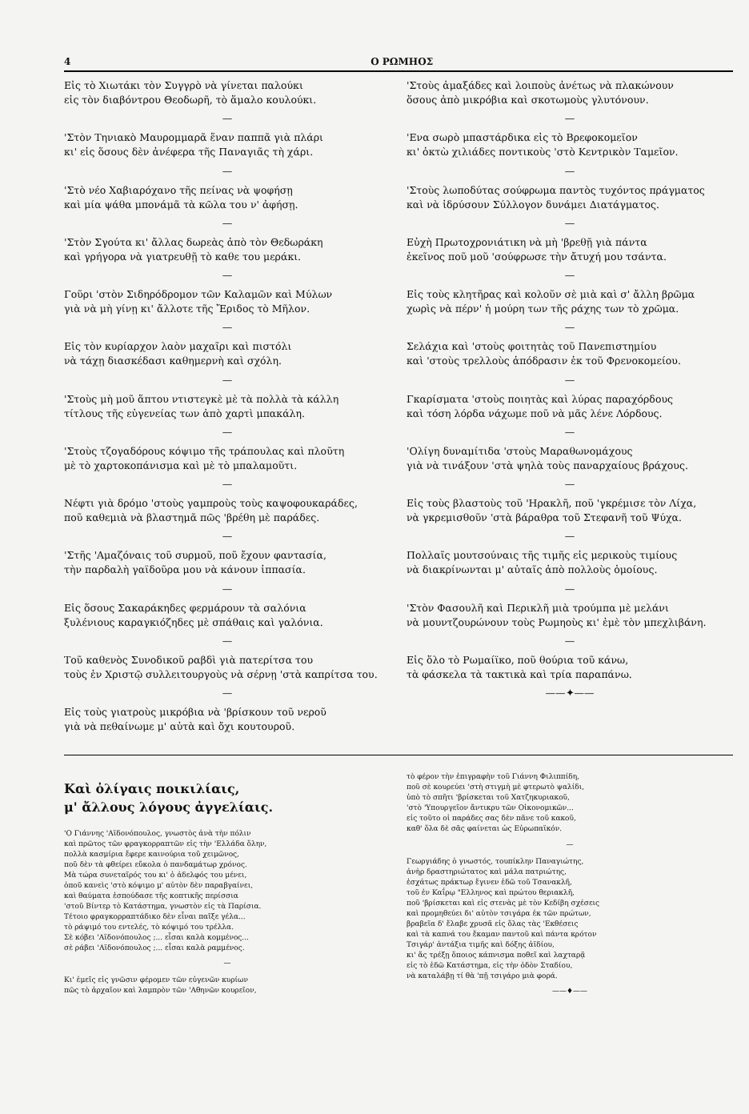4 Ο ΡΩΜΗΟΣ
Εἰς τὸ Χιωτάκι τὸν Συγγρὸ νὰ γίνεται παλούκι
εἰς τὸν διαβόντρου Θεοδωρῆ, τὸ ἅμαλο κουλούκι.
—
'Στὸν Τηνιακὸ Μαυρομμαρᾶ ἕναν παππᾶ γιὰ πλάρι
κι' εἰς ὅσους δὲν ἀνέφερα τῆς Παναγιᾶς τὴ χάρι.
—
'Στὸ νέο Χαβιαρόχανο τῆς πείνας νὰ ψοφήσῃ
καὶ μία ψάθα μπονάμᾶ τὰ κῶλα του ν' ἀφήσῃ.
—
'Στὸν Σγούτα κι' ἄλλας δωρεὰς ἀπὸ τὸν Θεδωράκη
καὶ γρήγορα νὰ γιατρευθῇ τὸ καθε του μεράκι.
—
Γοῦρι 'στὸν Σιδηρόδρομον τῶν Καλαμῶν καὶ Μύλων
γιὰ νὰ μὴ γίνῃ κι' ἄλλοτε τῆς Ἔριδος τὸ Μῆλον.
—
Εἰς τὸν κυρίαρχον λαὸν μαχαῖρι καὶ πιστόλι
νὰ τάχῃ διασκέδασι καθημερνὴ καὶ σχόλη.
—
'Στοὺς μὴ μοῦ ἅπτου ντιστεγκὲ μὲ τὰ πολλὰ τὰ κάλλη
τίτλους τῆς εὐγενείας των ἀπὸ χαρτὶ μπακάλη.
—
'Στοὺς τζογαδόρους κόψιμο τῆς τράπουλας καὶ πλοῦτη
μὲ τὸ χαρτοκοπάνισμα καὶ μὲ τὸ μπαλαμοῦτι.
—
Νέφτι γιὰ δρόμο 'στοὺς γαμπροὺς τοὺς καψοφουκαράδες,
ποῦ καθεμιὰ νὰ βλαστημᾶ πῶς 'βρέθη μὲ παράδες.
—
'Στῆς 'Αμαζόναις τοῦ συρμοῦ, ποῦ ἔχουν φαντασία,
τὴν παρδαλὴ γαϊδοῦρα μου νὰ κάνουν ἱππασία.
—
Εἰς ὅσους Σακαράκηδες φερμάρουν τὰ σαλόνια
ξυλένιους καραγκιόζηδες μὲ σπάθαις καὶ γαλόνια.
—
Τοῦ καθενὸς Συνοδικοῦ ραβδὶ γιὰ πατερίτσα του
τοὺς ἐν Χριστῷ συλλειτουργοὺς νὰ σέρνῃ 'στὰ καπρίτσα του.
—
Εἰς τοὺς γιατροὺς μικρόβια νὰ 'βρίσκουν τοῦ νεροῦ
γιὰ νὰ πεθαίνωμε μ' αὐτὰ καὶ ὄχι κουτουροῦ.
'Στοὺς ἁμαξάδες καὶ λοιποὺς ἀνέτως νὰ πλακώνουν
ὅσους ἀπὸ μικρόβια καὶ σκοτωμοὺς γλυτόνουν.
—
'Ενα σωρὸ μπαστάρδικα εἰς τὸ Βρεφοκομεῖον
κι' ὀκτὼ χιλιάδες ποντικοὺς 'στὸ Κεντρικὸν Ταμεῖον.
—
'Στοὺς λωποδύτας σούφρωμα παντὸς τυχόντος πράγματος
καὶ νὰ ἱδρύσουν Σύλλογον δυνάμει Διατάγματος.
—
Εὐχὴ Πρωτοχρονιάτικη νὰ μὴ 'βρεθῇ γιὰ πάντα
ἐκεῖνος ποῦ μοῦ 'σούφρωσε τὴν ἄτυχή μου τσάντα.
—
Εἰς τοὺς κλητῆρας καὶ κολοῦν σὲ μιὰ καὶ σ' ἄλλη βρῶμα
χωρὶς νὰ πέρν' ἡ μούρη των τῆς ράχης των τὸ χρῶμα.
—
Σελάχια καὶ 'στοὺς φοιτητὰς τοῦ Πανεπιστημίου
καὶ 'στοὺς τρελλοὺς ἀπόδρασιν ἐκ τοῦ Φρενοκομείου.
—
Γκαρίσματα 'στοὺς ποιητὰς καὶ λύρας παραχόρδους
καὶ τόση λόρδα νάχωμε ποῦ νὰ μᾶς λένε Λόρδους.
—
'Ολίγη δυναμίτιδα 'στοὺς Μαραθωνομάχους
γιὰ νὰ τινάξουν 'στὰ ψηλὰ τοὺς παναρχαίους βράχους.
—
Εἰς τοὺς βλαστοὺς τοῦ 'Ηρακλῆ, ποῦ 'γκρέμισε τὸν Λίχα,
νὰ γκρεμισθοῦν 'στὰ βάραθρα τοῦ Στεφανῆ τοῦ Ψύχα.
—
Πολλαῖς μουτσούναις τῆς τιμῆς εἰς μερικοὺς τιμίους
νὰ διακρίνωνται μ' αὐταῖς ἀπὸ πολλοὺς ὁμοίους.
—
'Στὸν Φασουλῆ καὶ Περικλῆ μιὰ τρούμπα μὲ μελάνι
νὰ μουντζουρώνουν τοὺς Ρωμηοὺς κι' ἐμὲ τὸν μπεχλιβάνη.
—
Εἰς ὅλο τὸ Ρωμαίϊκο, ποῦ θούρια τοῦ κάνω,
τὰ φάσκελα τὰ τακτικὰ καὶ τρία παραπάνω.
——✦——
Καὶ ὀλίγαις ποικιλίαις,
μ' ἄλλους λόγους ἀγγελίαις.
'Ο Γιάννης 'Αϊδονόπουλος, γνωστὸς ἀνὰ τὴν πόλιν
καὶ πρῶτος τῶν φραγκορραπτῶν εἰς τὴν 'Ελλάδα ὅλην,
πολλὰ κασμίρια ἔφερε καινούρια τοῦ χειμῶνος,
ποῦ δὲν τὰ φθείρει εὔκολα ὁ πανδαμάτωρ χρόνος.
Μὰ τώρα συνεταῖρός του κι' ὁ ἀδελφός του μένει,
ὁποῦ κανεὶς 'στὸ κόψιμο μ' αὐτὸν δὲν παραβγαίνει,
καὶ θαύματα ἐσπούδασε τῆς κοπτικῆς περίσσια
'στοῦ Βίντερ τὸ Κατάστημα, γνωστὸν εἰς τὰ Παρίσια.
Τέτοιο φραγκορραπτάδικο δὲν εἶναι παῖξε γέλα...
τὸ ράψιμό του εντελές, τὸ κόψιμό του τρέλλα.
Σὲ κόβει 'Αϊδονόπουλος ;... εἶσαι καλὰ κομμένος...
σὲ ράβει 'Αϊδονόπουλος ;... εἶσαι καλὰ ραμμένος.
—
Κι' ἐμεῖς εἰς γνῶσιν φέρομεν τῶν εὐγενῶν κυρίων
πῶς τὸ ἀρχαῖον καὶ λαμπρὸν τῶν 'Αθηνῶν κουρεῖον,
τὸ φέρον τὴν ἐπιγραφὴν τοῦ Γιάννη Φιλιππίδη,
ποῦ σὲ κουρεύει 'στὴ στιγμὴ μὲ φτερωτὸ ψαλίδι,
ὑπὸ τὸ σπῆτι 'βρίσκεται τοῦ Χατζηκυριακοῦ,
'στὸ 'Υπουργεῖον ἄντικρυ τῶν Οἰκονομικῶν...
εἰς τοῦτο οἱ παράδες σας δὲν πᾶνε τοῦ κακοῦ,
καθ' ὅλα δὲ σᾶς φαίνεται ὡς Εὐρωπαϊκόν.
—
Γεωργιάδης ὁ γνωστός, τουπίκλην Παναγιώτης,
ἀνὴρ δραστηριώτατος καὶ μάλα πατριώτης,
ἐσχάτως πράκτωρ ἔγινεν ἐδῶ τοῦ Τσανακλῆ,
τοῦ ἐν Καΐρῳ "Ελληνος καὶ πρώτου θεριακλῆ,
ποῦ 'βρίσκεται καὶ εἰς στενὰς μὲ τὸν Κεδίβη σχέσεις
καὶ προμηθεύει δι' αὐτὸν τσιγάρα ἐκ τῶν πρώτων,
βραβεῖα δ' ἔλαβε χρυσᾶ εἰς ὅλας τὰς 'Εκθέσεις
καὶ τὰ καπνά του ἔκαμαν παντοῦ καὶ πάντα κρότον
Τσιγάρ' ἀντάξια τιμῆς καὶ δόξης ἀϊδίου,
κι' ἄς τρέξῃ ὅποιος κάπνισμα ποθεῖ καὶ λαχταρᾷ
εἰς τὸ ἐδῶ Κατάστημα, εἰς τὴν ὁδὸν Σταδίου,
νὰ καταλάβῃ τί θὰ 'πῇ τσιγάρο μιὰ φορά.
——♦——